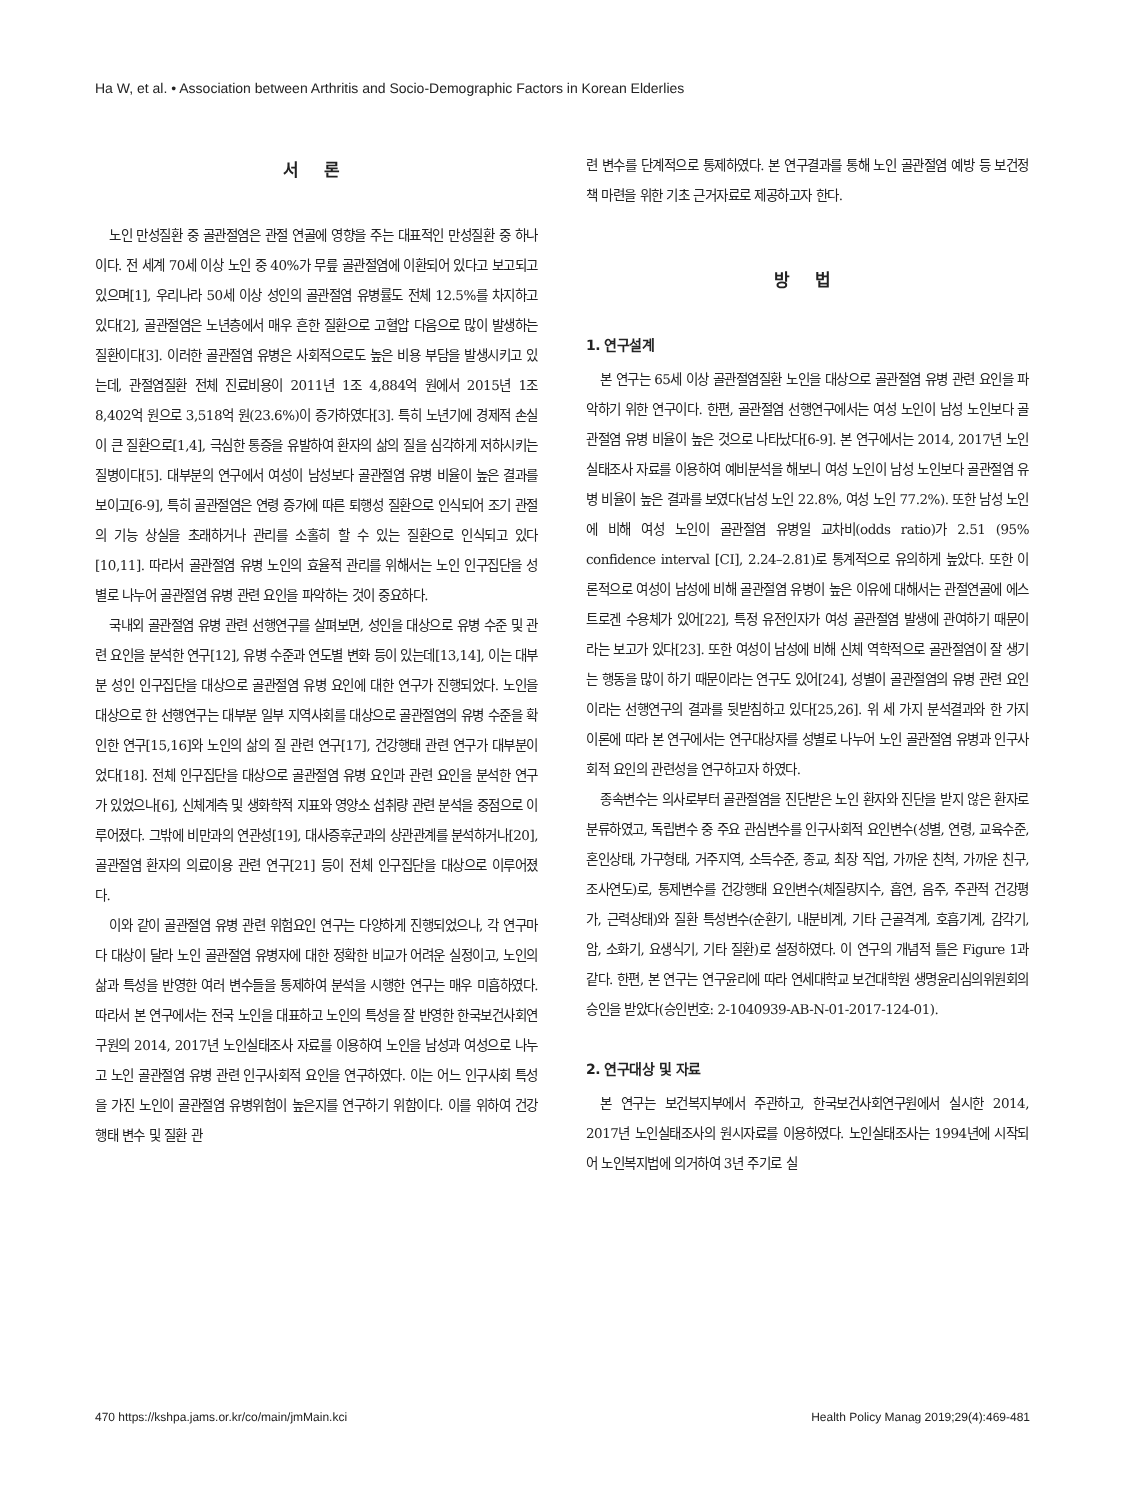Ha W, et al. • Association between Arthritis and Socio-Demographic Factors in Korean Elderlies
서 론
노인 만성질환 중 골관절염은 관절 연골에 영향을 주는 대표적인 만성질환 중 하나이다. 전 세계 70세 이상 노인 중 40%가 무릎 골관절염에 이환되어 있다고 보고되고 있으며[1], 우리나라 50세 이상 성인의 골관절염 유병률도 전체 12.5%를 차지하고 있다[2], 골관절염은 노년층에서 매우 흔한 질환으로 고혈압 다음으로 많이 발생하는 질환이다[3]. 이러한 골관절염 유병은 사회적으로도 높은 비용 부담을 발생시키고 있는데, 관절염질환 전체 진료비용이 2011년 1조 4,884억 원에서 2015년 1조 8,402억 원으로 3,518억 원(23.6%)이 증가하였다[3]. 특히 노년기에 경제적 손실이 큰 질환으로[1,4], 극심한 통증을 유발하여 환자의 삶의 질을 심각하게 저하시키는 질병이다[5]. 대부분의 연구에서 여성이 남성보다 골관절염 유병 비율이 높은 결과를 보이고[6-9], 특히 골관절염은 연령 증가에 따른 퇴행성 질환으로 인식되어 조기 관절의 기능 상실을 초래하거나 관리를 소홀히 할 수 있는 질환으로 인식되고 있다[10,11]. 따라서 골관절염 유병 노인의 효율적 관리를 위해서는 노인 인구집단을 성별로 나누어 골관절염 유병 관련 요인을 파악하는 것이 중요하다.
국내외 골관절염 유병 관련 선행연구를 살펴보면, 성인을 대상으로 유병 수준 및 관련 요인을 분석한 연구[12], 유병 수준과 연도별 변화 등이 있는데[13,14], 이는 대부분 성인 인구집단을 대상으로 골관절염 유병 요인에 대한 연구가 진행되었다. 노인을 대상으로 한 선행연구는 대부분 일부 지역사회를 대상으로 골관절염의 유병 수준을 확인한 연구[15,16]와 노인의 삶의 질 관련 연구[17], 건강행태 관련 연구가 대부분이었다[18]. 전체 인구집단을 대상으로 골관절염 유병 요인과 관련 요인을 분석한 연구가 있었으나[6], 신체계측 및 생화학적 지표와 영양소 섭취량 관련 분석을 중점으로 이루어졌다. 그밖에 비만과의 연관성[19], 대사증후군과의 상관관계를 분석하거나[20], 골관절염 환자의 의료이용 관련 연구[21] 등이 전체 인구집단을 대상으로 이루어졌다.
이와 같이 골관절염 유병 관련 위험요인 연구는 다양하게 진행되었으나, 각 연구마다 대상이 달라 노인 골관절염 유병자에 대한 정확한 비교가 어려운 실정이고, 노인의 삶과 특성을 반영한 여러 변수들을 통제하여 분석을 시행한 연구는 매우 미흡하였다. 따라서 본 연구에서는 전국 노인을 대표하고 노인의 특성을 잘 반영한 한국보건사회연구원의 2014, 2017년 노인실태조사 자료를 이용하여 노인을 남성과 여성으로 나누고 노인 골관절염 유병 관련 인구사회적 요인을 연구하였다. 이는 어느 인구사회 특성을 가진 노인이 골관절염 유병위험이 높은지를 연구하기 위함이다. 이를 위하여 건강행태 변수 및 질환 관
련 변수를 단계적으로 통제하였다. 본 연구결과를 통해 노인 골관절염 예방 등 보건정책 마련을 위한 기초 근거자료로 제공하고자 한다.
방 법
1. 연구설계
본 연구는 65세 이상 골관절염질환 노인을 대상으로 골관절염 유병 관련 요인을 파악하기 위한 연구이다. 한편, 골관절염 선행연구에서는 여성 노인이 남성 노인보다 골관절염 유병 비율이 높은 것으로 나타났다[6-9]. 본 연구에서는 2014, 2017년 노인실태조사 자료를 이용하여 예비분석을 해보니 여성 노인이 남성 노인보다 골관절염 유병 비율이 높은 결과를 보였다(남성 노인 22.8%, 여성 노인 77.2%). 또한 남성 노인에 비해 여성 노인이 골관절염 유병일 교차비(odds ratio)가 2.51 (95% confidence interval [CI], 2.24–2.81)로 통계적으로 유의하게 높았다. 또한 이론적으로 여성이 남성에 비해 골관절염 유병이 높은 이유에 대해서는 관절연골에 에스트로겐 수용체가 있어[22], 특정 유전인자가 여성 골관절염 발생에 관여하기 때문이라는 보고가 있다[23]. 또한 여성이 남성에 비해 신체 역학적으로 골관절염이 잘 생기는 행동을 많이 하기 때문이라는 연구도 있어[24], 성별이 골관절염의 유병 관련 요인이라는 선행연구의 결과를 뒷받침하고 있다[25,26]. 위 세 가지 분석결과와 한 가지 이론에 따라 본 연구에서는 연구대상자를 성별로 나누어 노인 골관절염 유병과 인구사회적 요인의 관련성을 연구하고자 하였다.
종속변수는 의사로부터 골관절염을 진단받은 노인 환자와 진단을 받지 않은 환자로 분류하였고, 독립변수 중 주요 관심변수를 인구사회적 요인변수(성별, 연령, 교육수준, 혼인상태, 가구형태, 거주지역, 소득수준, 종교, 최장 직업, 가까운 친척, 가까운 친구, 조사연도)로, 통제변수를 건강행태 요인변수(체질량지수, 흡연, 음주, 주관적 건강평가, 근력상태)와 질환 특성변수(순환기, 내분비계, 기타 근골격계, 호흡기계, 감각기, 암, 소화기, 요생식기, 기타 질환)로 설정하였다. 이 연구의 개념적 틀은 Figure 1과 같다. 한편, 본 연구는 연구윤리에 따라 연세대학교 보건대학원 생명윤리심의위원회의 승인을 받았다(승인번호: 2-1040939-AB-N-01-2017-124-01).
2. 연구대상 및 자료
본 연구는 보건복지부에서 주관하고, 한국보건사회연구원에서 실시한 2014, 2017년 노인실태조사의 원시자료를 이용하였다. 노인실태조사는 1994년에 시작되어 노인복지법에 의거하여 3년 주기로 실
470 https://kshpa.jams.or.kr/co/main/jmMain.kci Health Policy Manag 2019;29(4):469-481